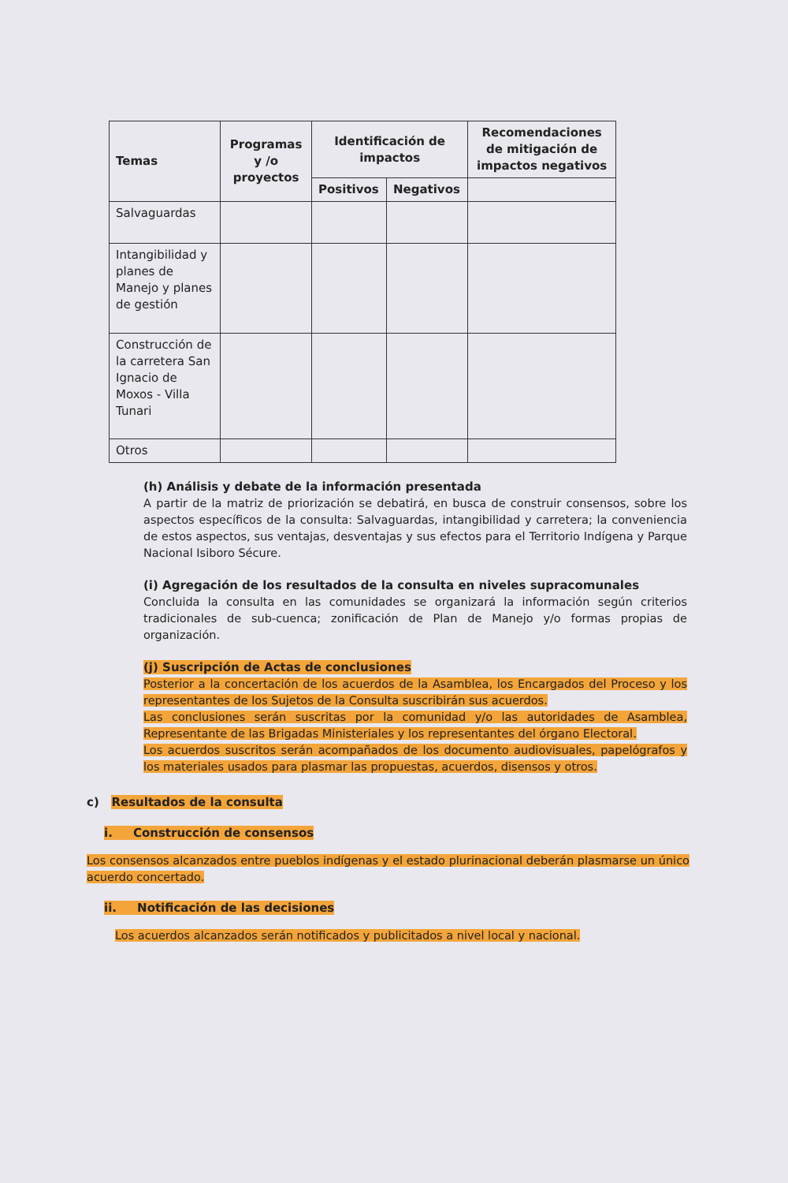| Temas | Programas y /o proyectos | Identificación de impactos | | Recomendaciones de mitigación de impactos negativos |
| --- | --- | --- | --- | --- |
| | | Positivos | Negativos | |
| Salvaguardas | | | | |
| Intangibilidad y planes de Manejo y planes de gestión | | | | |
| Construcción de la carretera San Ignacio de Moxos - Villa Tunari | | | | |
| Otros | | | | |
(h) Análisis y debate de la información presentada
A partir de la matriz de priorización se debatirá, en busca de construir consensos, sobre los aspectos específicos de la consulta: Salvaguardas, intangibilidad y carretera; la conveniencia de estos aspectos, sus ventajas, desventajas y sus efectos para el Territorio Indígena y Parque Nacional Isiboro Sécure.
(i) Agregación de los resultados de la consulta en niveles supracomunales
Concluida la consulta en las comunidades se organizará la información según criterios tradicionales de sub-cuenca; zonificación de Plan de Manejo y/o formas propias de organización.
(j) Suscripción de Actas de conclusiones
Posterior a la concertación de los acuerdos de la Asamblea, los Encargados del Proceso y los representantes de los Sujetos de la Consulta suscribirán sus acuerdos.
Las conclusiones serán suscritas por la comunidad y/o las autoridades de Asamblea, Representante de las Brigadas Ministeriales y los representantes del órgano Electoral.
Los acuerdos suscritos serán acompañados de los documento audiovisuales, papelógrafos y los materiales usados para plasmar las propuestas, acuerdos, disensos y otros.
c) Resultados de la consulta
i. Construcción de consensos
Los consensos alcanzados entre pueblos indígenas y el estado plurinacional deberán plasmarse un único acuerdo concertado.
ii. Notificación de las decisiones
Los acuerdos alcanzados serán notificados y publicitados a nivel local y nacional.